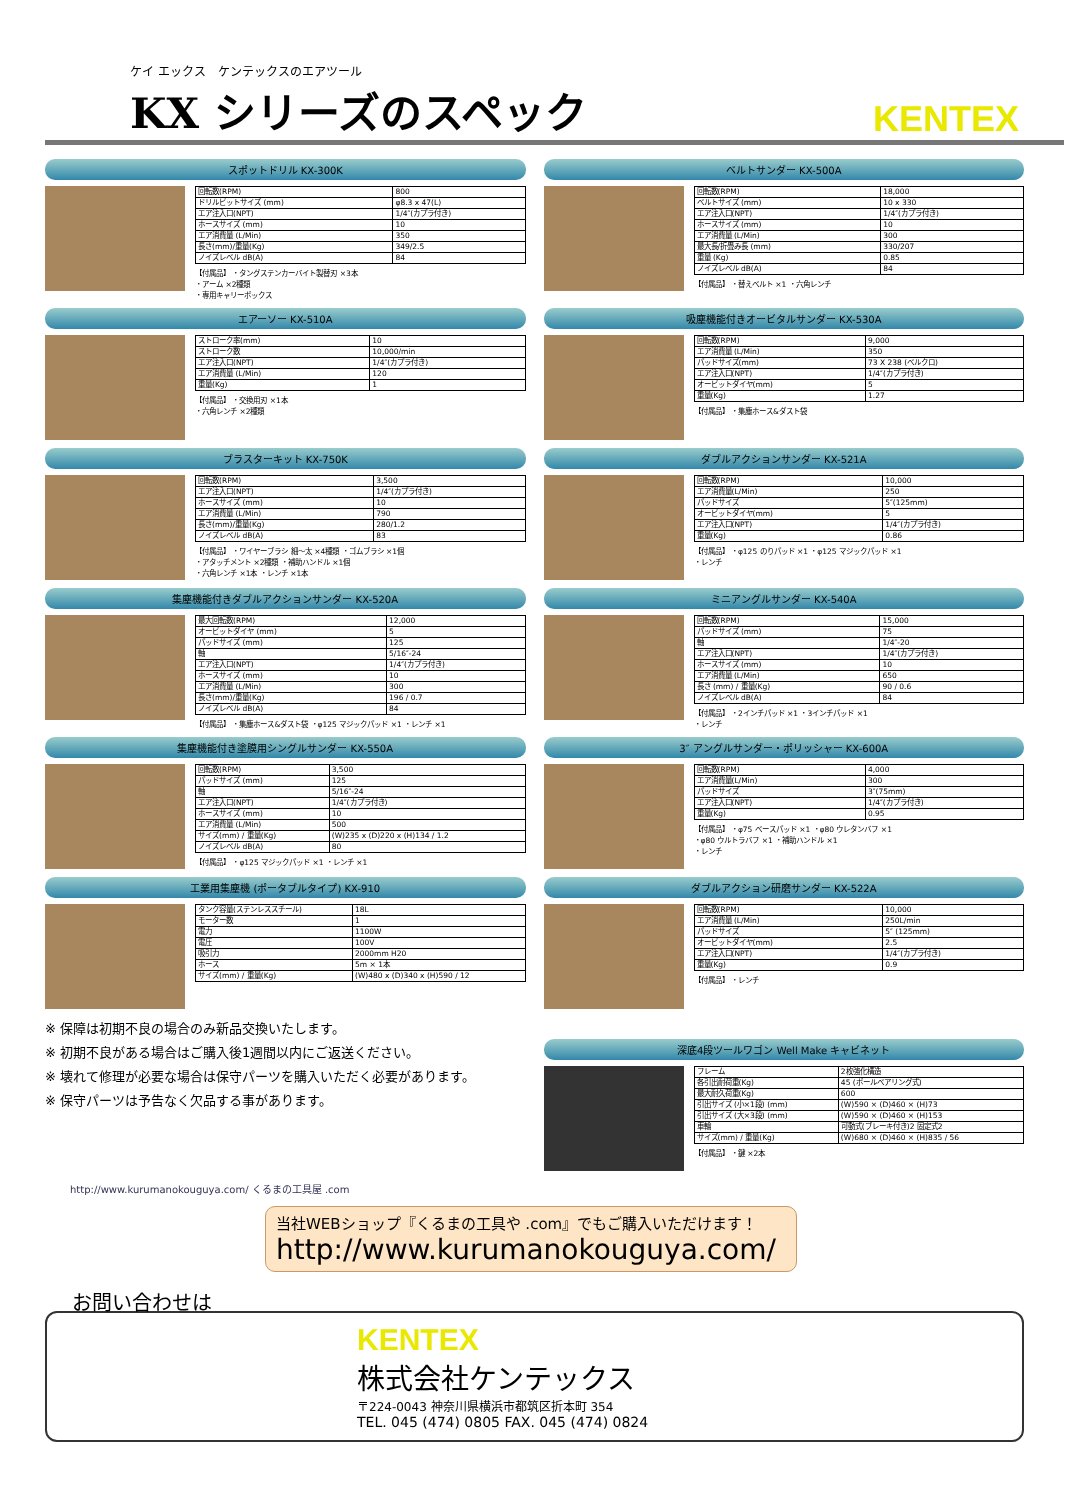ケイ エックス　ケンテックスのエアツール
KX シリーズのスペック
KENTEX
スポットドリル KX-300K
| 回転数(RPM) | 800 |
| ドリルビットサイズ (mm) | φ8.3 x 47(L) |
| エア注入口(NPT) | 1/4″(カプラ付き) |
| ホースサイズ (mm) | 10 |
| エア消費量 (L/Min) | 350 |
| 長さ(mm)/重量(Kg) | 349/2.5 |
| ノイズレベル dB(A) | 84 |
【付属品】 ・タングステンカーバイト製替刃 ×3本
・アーム ×2種類
・専用キャリーボックス
ベルトサンダー KX-500A
| 回転数(RPM) | 18,000 |
| ベルトサイズ (mm) | 10 x 330 |
| エア注入口(NPT) | 1/4″(カプラ付き) |
| ホースサイズ (mm) | 10 |
| エア消費量 (L/Min) | 300 |
| 最大長/折畳み長 (mm) | 330/207 |
| 重量 (Kg) | 0.85 |
| ノイズレベル dB(A) | 84 |
【付属品】 ・替えベルト ×1 ・六角レンチ
エアーソー KX-510A
| ストローク率(mm) | 10 |
| ストローク数 | 10,000/min |
| エア注入口(NPT) | 1/4″(カプラ付き) |
| エア消費量 (L/Min) | 120 |
| 重量(Kg) | 1 |
【付属品】 ・交換用刃 ×1本
・六角レンチ ×2種類
吸塵機能付きオービタルサンダー KX-530A
| 回転数(RPM) | 9,000 |
| エア消費量 (L/Min) | 350 |
| パッドサイズ(mm) | 73 X 238 (ベルクロ) |
| エア注入口(NPT) | 1/4″(カプラ付き) |
| オービットダイヤ(mm) | 5 |
| 重量(Kg) | 1.27 |
【付属品】 ・集塵ホース&ダスト袋
ブラスターキット KX-750K
| 回転数(RPM) | 3,500 |
| エア注入口(NPT) | 1/4″(カプラ付き) |
| ホースサイズ (mm) | 10 |
| エア消費量 (L/Min) | 790 |
| 長さ(mm)/重量(Kg) | 280/1.2 |
| ノイズレベル dB(A) | 83 |
【付属品】 ・ワイヤーブラシ 細〜太 ×4種類 ・ゴムブラシ ×1個
・アタッチメント ×2種類 ・補助ハンドル ×1個
・六角レンチ ×1本 ・レンチ ×1本
ダブルアクションサンダー KX-521A
| 回転数(RPM) | 10,000 |
| エア消費量(L/Min) | 250 |
| パッドサイズ | 5″(125mm) |
| オービットダイヤ(mm) | 5 |
| エア注入口(NPT) | 1/4″(カプラ付き) |
| 重量(Kg) | 0.86 |
【付属品】 ・φ125 のりパッド ×1 ・φ125 マジックパッド ×1
・レンチ
集塵機能付きダブルアクションサンダー KX-520A
| 最大回転数(RPM) | 12,000 |
| オービットダイヤ (mm) | 5 |
| パッドサイズ (mm) | 125 |
| 軸 | 5/16″-24 |
| エア注入口(NPT) | 1/4″(カプラ付き) |
| ホースサイズ (mm) | 10 |
| エア消費量 (L/Min) | 300 |
| 長さ(mm)/重量(Kg) | 196 / 0.7 |
| ノイズレベル dB(A) | 84 |
【付属品】 ・集塵ホース&ダスト袋 ・φ125 マジックパッド ×1 ・レンチ ×1
ミニアングルサンダー KX-540A
| 回転数(RPM) | 15,000 |
| パッドサイズ (mm) | 75 |
| 軸 | 1/4″-20 |
| エア注入口(NPT) | 1/4″(カプラ付き) |
| ホースサイズ (mm) | 10 |
| エア消費量 (L/Min) | 650 |
| 長さ (mm) / 重量(Kg) | 90 / 0.6 |
| ノイズレベル dB(A) | 84 |
【付属品】 ・2インチパッド ×1 ・3インチパッド ×1
・レンチ
集塵機能付き塗膜用シングルサンダー KX-550A
| 回転数(RPM) | 3,500 |
| パッドサイズ (mm) | 125 |
| 軸 | 5/16″-24 |
| エア注入口(NPT) | 1/4″(カプラ付き) |
| ホースサイズ (mm) | 10 |
| エア消費量 (L/Min) | 500 |
| サイズ(mm) / 重量(Kg) | (W)235 x (D)220 x (H)134 / 1.2 |
| ノイズレベル dB(A) | 80 |
【付属品】 ・φ125 マジックパッド ×1 ・レンチ ×1
3″ アングルサンダー・ポリッシャー KX-600A
| 回転数(RPM) | 4,000 |
| エア消費量(L/Min) | 300 |
| パッドサイズ | 3″(75mm) |
| エア注入口(NPT) | 1/4″(カプラ付き) |
| 重量(Kg) | 0.95 |
【付属品】 ・φ75 ベースパッド ×1 ・φ80 ウレタンバフ ×1
・φ80 ウルトラバフ ×1 ・補助ハンドル ×1
・レンチ
工業用集塵機 (ポータブルタイプ) KX-910
| タンク容量(ステンレススチール) | 18L |
| モーター数 | 1 |
| 電力 | 1100W |
| 電圧 | 100V |
| 吸引力 | 2000mm H20 |
| ホース | 5m × 1本 |
| サイズ(mm) / 重量(Kg) | (W)480 x (D)340 x (H)590 / 12 |
※ 保障は初期不良の場合のみ新品交換いたします。
※ 初期不良がある場合はご購入後1週間以内にご返送ください。
※ 壊れて修理が必要な場合は保守パーツを購入いただく必要があります。
※ 保守パーツは予告なく欠品する事があります。
ダブルアクション研磨サンダー KX-522A
| 回転数(RPM) | 10,000 |
| エア消費量 (L/Min) | 250L/min |
| パッドサイズ | 5″ (125mm) |
| オービットダイヤ(mm) | 2.5 |
| エア注入口(NPT) | 1/4″(カプラ付き) |
| 重量(Kg) | 0.9 |
【付属品】 ・レンチ
深底4段ツールワゴン Well Make キャビネット
| フレーム | 2枚強化構造 |
| 各引出耐荷重(Kg) | 45 (ボールベアリング式) |
| 最大耐久荷重(Kg) | 600 |
| 引出サイズ (小×1段) (mm) | (W)590 × (D)460 × (H)73 |
| 引出サイズ (大×3段) (mm) | (W)590 × (D)460 × (H)153 |
| 車輪 | 可動式(ブレーキ付き)2 固定式2 |
| サイズ(mm) / 重量(Kg) | (W)680 × (D)460 × (H)835 / 56 |
【付属品】 ・鍵 ×2本
http://www.kurumanokouguya.com/ くるまの工具屋 .com
当社WEBショップ『くるまの工具や .com』でもご購入いただけます！
http://www.kurumanokouguya.com/
お問い合わせは
KENTEX
株式会社ケンテックス
〒224-0043 神奈川県横浜市都筑区折本町 354
TEL. 045 (474) 0805 FAX. 045 (474) 0824